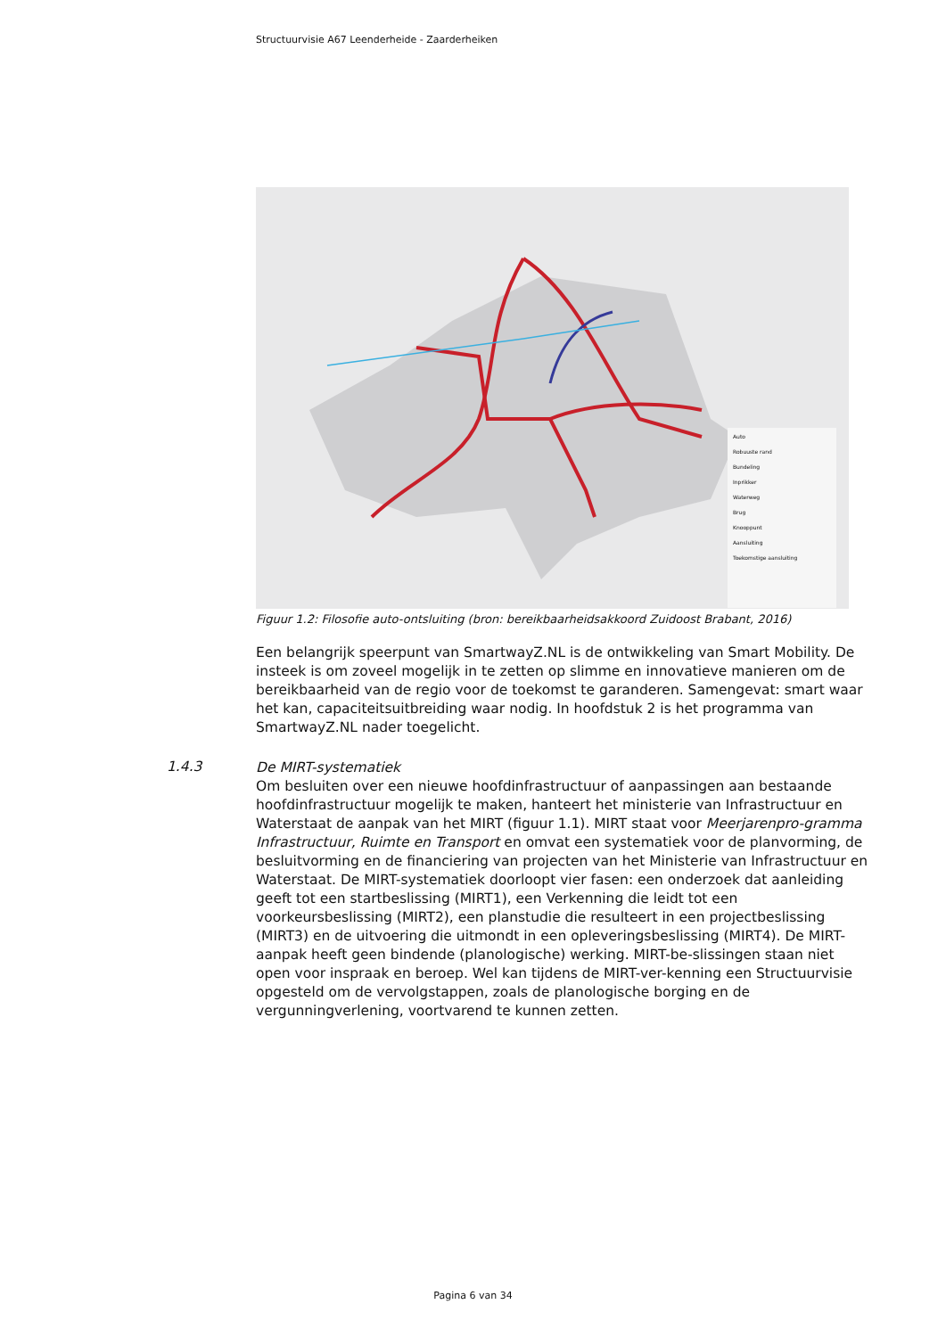Structuurvisie A67 Leenderheide - Zaarderheiken
Auto
Robuuste rand
Bundeling
Inprikker
Waterweg
Brug
Knooppunt
Aansluiting
Toekomstige aansluiting
Figuur 1.2: Filosofie auto-ontsluiting (bron: bereikbaarheidsakkoord Zuidoost Brabant, 2016)
Een belangrijk speerpunt van SmartwayZ.NL is de ontwikkeling van Smart Mobility. De insteek is om zoveel mogelijk in te zetten op slimme en innovatieve manieren om de bereikbaarheid van de regio voor de toekomst te garanderen. Samengevat: smart waar het kan, capaciteitsuitbreiding waar nodig. In hoofdstuk 2 is het programma van SmartwayZ.NL nader toegelicht.
1.4.3
De MIRT-systematiek
Om besluiten over een nieuwe hoofdinfrastructuur of aanpassingen aan bestaande hoofdinfrastructuur mogelijk te maken, hanteert het ministerie van Infrastructuur en Waterstaat de aanpak van het MIRT (figuur 1.1). MIRT staat voor Meerjarenpro-gramma Infrastructuur, Ruimte en Transport en omvat een systematiek voor de planvorming, de besluitvorming en de financiering van projecten van het Ministerie van Infrastructuur en Waterstaat. De MIRT-systematiek doorloopt vier fasen: een onderzoek dat aanleiding geeft tot een startbeslissing (MIRT1), een Verkenning die leidt tot een voorkeursbeslissing (MIRT2), een planstudie die resulteert in een projectbeslissing (MIRT3) en de uitvoering die uitmondt in een opleveringsbeslissing (MIRT4). De MIRT-aanpak heeft geen bindende (planologische) werking. MIRT-be-slissingen staan niet open voor inspraak en beroep. Wel kan tijdens de MIRT-ver-kenning een Structuurvisie opgesteld om de vervolgstappen, zoals de planologische borging en de vergunningverlening, voortvarend te kunnen zetten.
Pagina 6 van 34